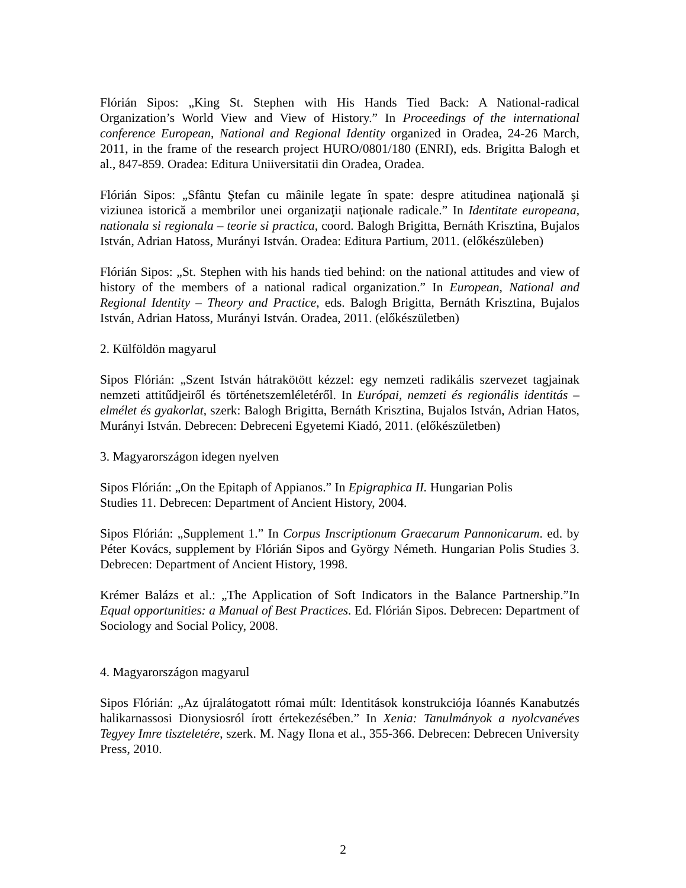Flórián Sipos: „King St. Stephen with His Hands Tied Back: A National-radical Organization’s World View and View of History.” In Proceedings of the international conference European, National and Regional Identity organized in Oradea, 24-26 March, 2011, in the frame of the research project HURO/0801/180 (ENRI), eds. Brigitta Balogh et al., 847-859. Oradea: Editura Uniiversitatii din Oradea, Oradea.
Flórián Sipos: „Sfântu Ştefan cu mâinile legate în spate: despre atitudinea naţională şi viziunea istorică a membrilor unei organizaţii naţionale radicale.” In Identitate europeana, nationala si regionala – teorie si practica, coord. Balogh Brigitta, Bernáth Krisztina, Bujalos István, Adrian Hatoss, Murányi István. Oradea: Editura Partium, 2011. (előkészüleben)
Flórián Sipos: „St. Stephen with his hands tied behind: on the national attitudes and view of history of the members of a national radical organization.” In European, National and Regional Identity – Theory and Practice, eds. Balogh Brigitta, Bernáth Krisztina, Bujalos István, Adrian Hatoss, Murányi István. Oradea, 2011. (előkészületben)
2. Külföldön magyarul
Sipos Flórián: „Szent István hátrakötött kézzel: egy nemzeti radikális szervezet tagjainak nemzeti attitűdjeiről és történetszemléletéről. In Európai, nemzeti és regionális identitás – elmélet és gyakorlat, szerk: Balogh Brigitta, Bernáth Krisztina, Bujalos István, Adrian Hatos, Murányi István. Debrecen: Debreceni Egyetemi Kiadó, 2011. (előkészületben)
3. Magyarországon idegen nyelven
Sipos Flórián: „On the Epitaph of Appianos.” In Epigraphica II. Hungarian Polis
Studies 11. Debrecen: Department of Ancient History, 2004.
Sipos Flórián: „Supplement 1.” In Corpus Inscriptionum Graecarum Pannonicarum. ed. by Péter Kovács, supplement by Flórián Sipos and György Németh. Hungarian Polis Studies 3. Debrecen: Department of Ancient History, 1998.
Krémer Balázs et al.: „The Application of Soft Indicators in the Balance Partnership.”In Equal opportunities: a Manual of Best Practices. Ed. Flórián Sipos. Debrecen: Department of Sociology and Social Policy, 2008.
4. Magyarországon magyarul
Sipos Flórián: „Az újralátogatott római múlt: Identitások konstrukciója Ióannés Kanabutzés halikarnassosi Dionysiosról írott értekezésében.” In Xenia: Tanulmányok a nyolcvanéves Tegyey Imre tiszteletére, szerk. M. Nagy Ilona et al., 355-366. Debrecen: Debrecen University Press, 2010.
2